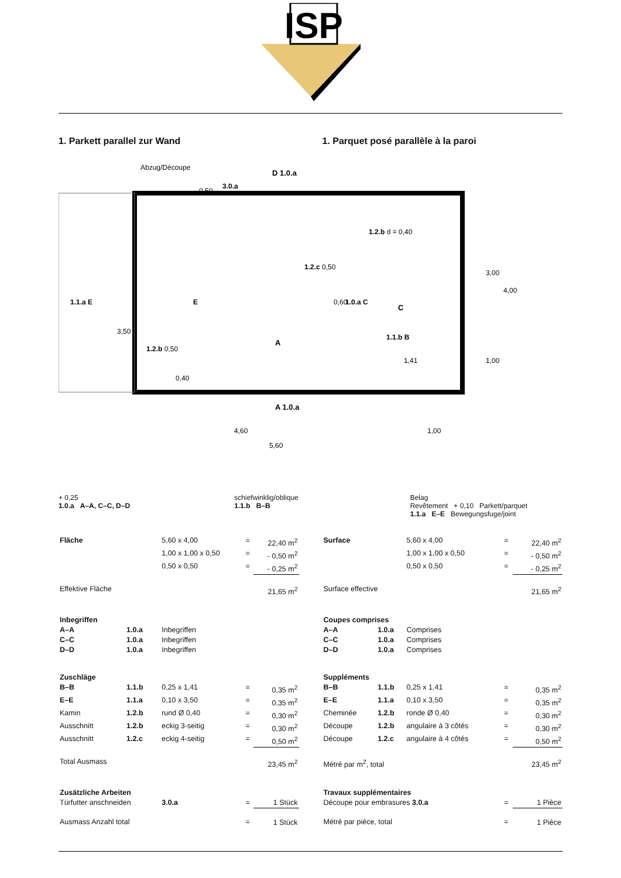ISP
1. Parkett parallel zur Wand 1. Parquet posé parallèle à la paroi
Abzug/Découpe
3.0.a
D 1.0.a
1.1.a E
1.2.b d = 0,40
1.2.c 0,50
1.0.a C
1.2.b 0,50
A
A 1.0.a
4,60
1,00
5,60
3,00
4,00
1,00
1,41
0,50
E
3,50
0,60
0,40
C
1.1.b B
+ 0,25
1.0.a A–A, C–C, D–D
schiefwinklig/oblique
1.1.b B–B
Belag
Revêtement + 0,10 Parkett/parquet
1.1.a E–E Bewegungsfuge/joint
| Fläche | | 5,60 x 4,00 | = | 22,40 m<sup>2</sup> |
| | | 1,00 x 1,00 x 0,50 | = | - 0,50 m<sup>2</sup> |
| | | 0,50 x 0,50 | = | - 0,25 m<sup>2</sup> |
| Effektive Fläche | | | | 21,65 m<sup>2</sup> |
| Inbegriffen | | | | |
| A–A | 1.0.a | Inbegriffen | | |
| C–C | 1.0.a | Inbegriffen | | |
| D–D | 1.0.a | Inbegriffen | | |
| Zuschläge | | | | |
| B–B | 1.1.b | 0,25 x 1,41 | = | 0,35 m<sup>2</sup> |
| E–E | 1.1.a | 0,10 x 3,50 | = | 0,35 m<sup>2</sup> |
| Kamin | 1.2.b | rund Ø 0,40 | = | 0,30 m<sup>2</sup> |
| Ausschnitt | 1.2.b | eckig 3-seitig | = | 0,30 m<sup>2</sup> |
| Ausschnitt | 1.2.c | eckig 4-seitig | = | 0,50 m<sup>2</sup> |
| Total Ausmass | | | | 23,45 m<sup>2</sup> |
| Zusätzliche Arbeiten | | | | |
| Türfutter anschneiden | | 3.0.a | = | 1 Stück |
| Ausmass Anzahl total | | | = | 1 Stück |
| Surface | | 5,60 x 4,00 | = | 22,40 m<sup>2</sup> |
| | | 1,00 x 1,00 x 0,50 | = | - 0,50 m<sup>2</sup> |
| | | 0,50 x 0,50 | = | - 0,25 m<sup>2</sup> |
| Surface effective | | | | 21,65 m<sup>2</sup> |
| Coupes comprises | | | | |
| A–A | 1.0.a | Comprises | | |
| C–C | 1.0.a | Comprises | | |
| D–D | 1.0.a | Comprises | | |
| Suppléments | | | | |
| B–B | 1.1.b | 0,25 x 1,41 | = | 0,35 m<sup>2</sup> |
| E–E | 1.1.a | 0,10 x 3,50 | = | 0,35 m<sup>2</sup> |
| Cheminée | 1.2.b | ronde Ø 0,40 | = | 0,30 m<sup>2</sup> |
| Découpe | 1.2.b | angulaire à 3 côtés | = | 0,30 m<sup>2</sup> |
| Découpe | 1.2.c | angulaire à 4 côtés | = | 0,50 m<sup>2</sup> |
| Métré par m<sup>2</sup>, total | | | | 23,45 m<sup>2</sup> |
| Travaux supplémentaires | | | | |
| Découpe pour embrasures 3.0.a | | | = | 1 Pièce |
| Métré par pièce, total | | | = | 1 Pièce |